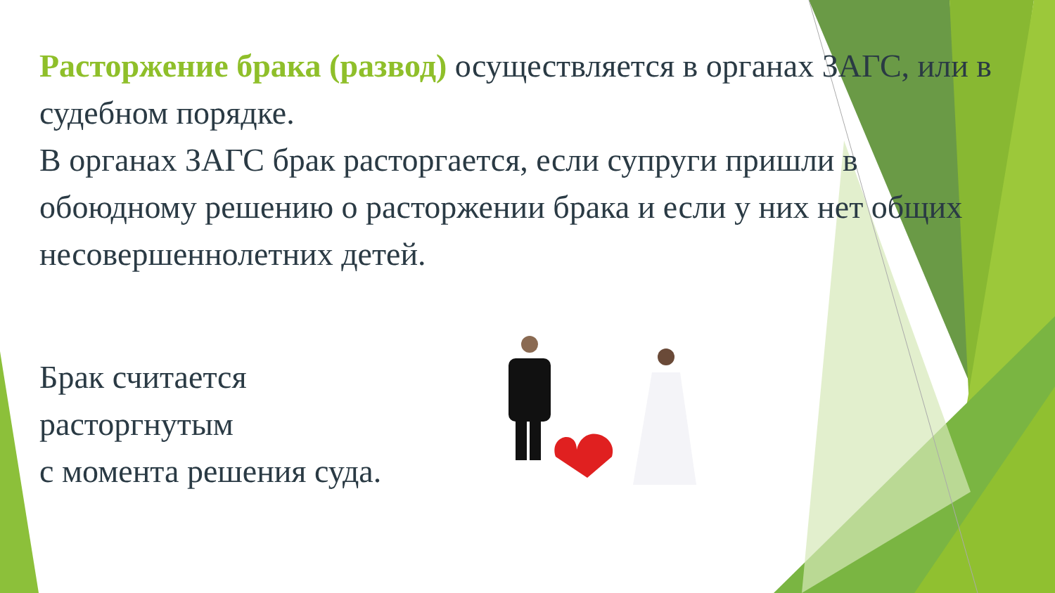Расторжение брака (развод) осуществляется в органах ЗАГС, или в судебном порядке.
В органах ЗАГС брак расторгается, если супруги пришли в обоюдному решению о расторжении брака и если у них нет общих несовершеннолетних детей.
Брак считается расторгнутым
с момента решения суда.